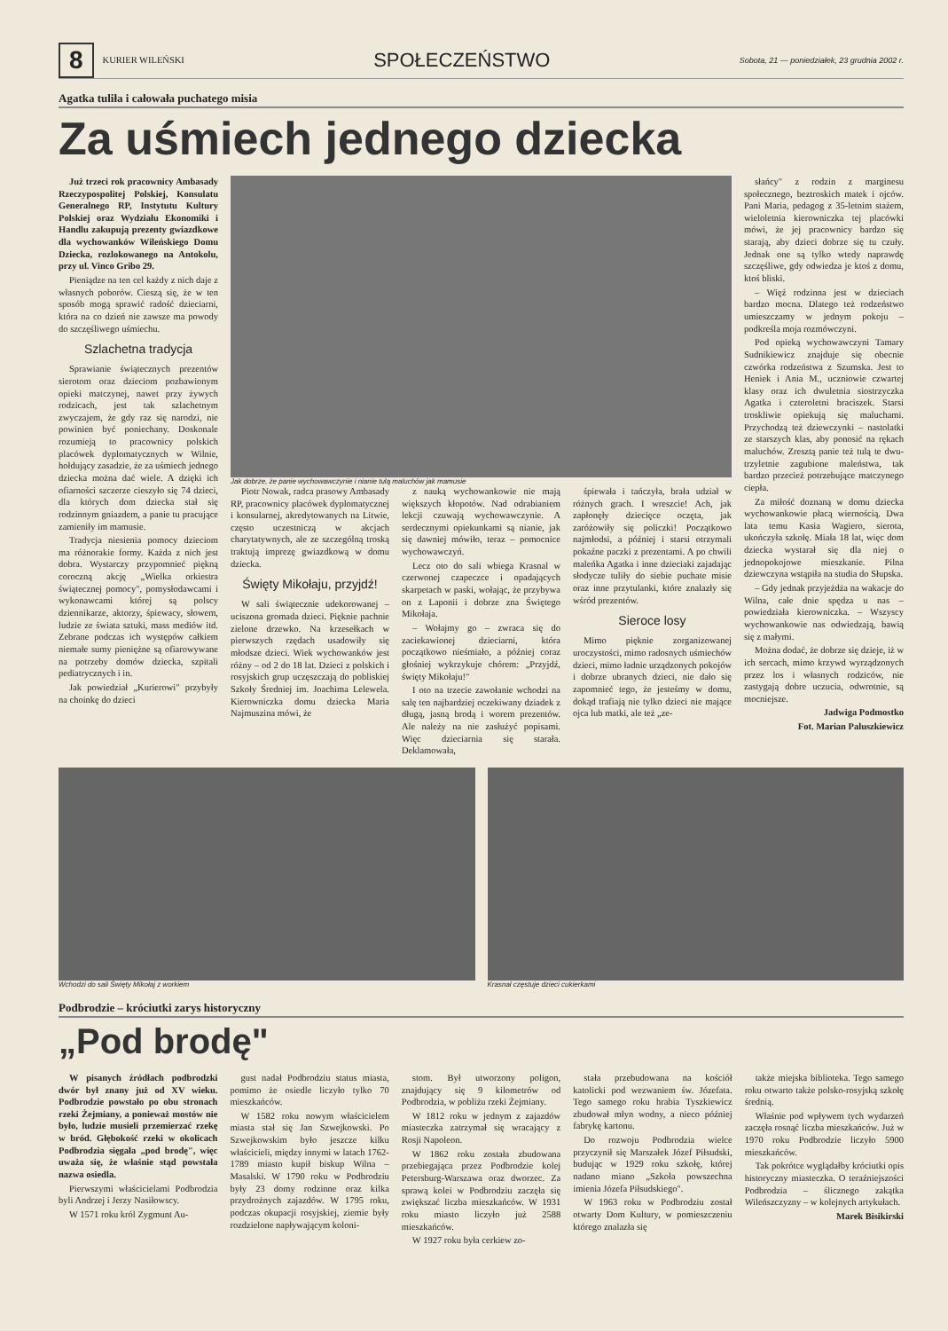8 KURIER WILEŃSKI SPOŁECZEŃSTWO Sobota, 21 — poniedziałek, 23 grudnia 2002 r.
Agatka tuliła i całowała puchatego misia
Za uśmiech jednego dziecka
Już trzeci rok pracownicy Ambasady Rzeczypospolitej Polskiej, Konsulatu Generalnego RP, Instytutu Kultury Polskiej oraz Wydziału Ekonomiki i Handlu zakupują prezenty gwiazdkowe dla wychowanków Wileńskiego Domu Dziecka, rozlokowanego na Antokolu, przy ul. Vinco Gribo 29.
Pieniądze na ten cel każdy z nich daje z własnych poborów. Cieszą się, że w ten sposób mogą sprawić radość dzieciarni, która na co dzień nie zawsze ma powody do szczęśliwego uśmiechu.
Szlachetna tradycja
Sprawianie świątecznych prezentów sierotom oraz dzieciom pozbawionym opieki matczynej, nawet przy żywych rodzicach, jest tak szlachetnym zwyczajem, że gdy raz się narodzi, nie powinien być poniechany. Doskonale rozumieją to pracownicy polskich placówek dyplomatycznych w Wilnie, hołdujący zasadzie, że za uśmiech jednego dziecka można dać wiele. A dzięki ich ofiarności szczerze cieszyło się 74 dzieci, dla których dom dziecka stał się rodzinnym gniazdem, a panie tu pracujące zamieniły im mamusie.
Tradycja niesienia pomocy dzieciom ma różnorakie formy. Każda z nich jest dobra. Wystarczy przypomnieć piękną coroczną akcję „Wielka orkiestra świątecznej pomocy", pomysłodawcami i wykonawcami której są polscy dziennikarze, aktorzy, śpiewacy, słowem, ludzie ze świata sztuki, mass mediów itd. Zebrane podczas ich występów całkiem niemałe sumy pieniężne są ofiarowywane na potrzeby domów dziecka, szpitali pediatrycznych i in.
Jak powiedział „Kurierowi" przybyły na choinkę do dzieci
Jak dobrze, że panie wychowawczynie i nianie tulą maluchów jak mamusie
Piotr Nowak, radca prasowy Ambasady RP, pracownicy placówek dyplomatycznej i konsularnej, akredytowanych na Litwie, często uczestniczą w akcjach charytatywnych, ale ze szczególną troską traktują imprezę gwiazdkową w domu dziecka.
Święty Mikołaju, przyjdź!
W sali świątecznie udekorowanej – uciszona gromada dzieci. Pięknie pachnie zielone drzewko. Na krzesełkach w pierwszych rzędach usadowiły się młodsze dzieci. Wiek wychowanków jest różny – od 2 do 18 lat. Dzieci z polskich i rosyjskich grup uczęszczają do pobliskiej Szkoły Średniej im. Joachima Lelewela. Kierowniczka domu dziecka Maria Najmuszina mówi, że
z nauką wychowankowie nie mają większych kłopotów. Nad odrabianiem lekcji czuwają wychowawczynie. A serdecznymi opiekunkami są nianie, jak się dawniej mówiło, teraz – pomocnice wychowawczyń.
Lecz oto do sali wbiega Krasnal w czerwonej czapeczce i opadających skarpetach w paski, wołając, że przybywa on z Laponii i dobrze zna Świętego Mikołaja.
– Wołajmy go – zwraca się do zaciekawionej dzieciarni, która początkowo nieśmiało, a później coraz głośniej wykrzykuje chórem: „Przyjdź, święty Mikołaju!"
I oto na trzecie zawołanie wchodzi na salę ten najbardziej oczekiwany dziadek z długą, jasną brodą i worem prezentów. Ale należy na nie zasłużyć popisami. Więc dzieciarnia się starała. Deklamowała,
śpiewała i tańczyła, brała udział w różnych grach. I wreszcie! Ach, jak zapłonęły dziecięce oczęta, jak zaróżowiły się policzki! Początkowo najmłodsi, a później i starsi otrzymali pokaźne paczki z prezentami. A po chwili maleńka Agatka i inne dzieciaki zajadając słodycze tuliły do siebie puchate misie oraz inne przytulanki, które znalazły się wśród prezentów.
Sieroce losy
Mimo pięknie zorganizowanej uroczystości, mimo radosnych uśmiechów dzieci, mimo ładnie urządzonych pokojów i dobrze ubranych dzieci, nie dało się zapomnieć tego, że jesteśmy w domu, dokąd trafiają nie tylko dzieci nie mające ojca lub matki, ale też „ze-
słańcy" z rodzin z marginesu społecznego, beztroskich matek i ojców. Pani Maria, pedagog z 35-letnim stażem, wieloletnia kierowniczka tej placówki mówi, że jej pracownicy bardzo się starają, aby dzieci dobrze się tu czuły. Jednak one są tylko wtedy naprawdę szczęśliwe, gdy odwiedza je ktoś z domu, ktoś bliski.
– Więź rodzinna jest w dzieciach bardzo mocna. Dlatego też rodzeństwo umieszczamy w jednym pokoju – podkreśla moja rozmówczyni.
Pod opieką wychowawczyni Tamary Sudnikiewicz znajduje się obecnie czwórka rodzeństwa z Szumska. Jest to Heniek i Ania M., uczniowie czwartej klasy oraz ich dwuletnia siostrzyczka Agatka i czteroletni braciszek. Starsi troskliwie opiekują się maluchami. Przychodzą też dziewczynki – nastolatki ze starszych klas, aby ponosić na rękach maluchów. Zresztą panie też tulą te dwu-trzyletnie zagubione maleństwa, tak bardzo przecież potrzebujące matczynego ciepła.
Za miłość doznaną w domu dziecka wychowankowie płacą wiernością. Dwa lata temu Kasia Wagiero, sierota, ukończyła szkołę. Miała 18 lat, więc dom dziecka wystarał się dla niej o jednopokojowe mieszkanie. Pilna dziewczyna wstąpiła na studia do Słupska.
– Gdy jednak przyjeżdża na wakacje do Wilna, całe dnie spędza u nas – powiedziała kierowniczka. – Wszyscy wychowankowie nas odwiedzają, bawią się z małymi.
Można dodać, że dobrze się dzieje, iż w ich sercach, mimo krzywd wyrządzonych przez los i własnych rodziców, nie zastygają dobre uczucia, odwrotnie, są mocniejsze.
Jadwiga Podmostko
Fot. Marian Paluszkiewicz
Wchodzi do sali Święty Mikołaj z workiem
Krasnal częstuje dzieci cukierkami
Podbrodzie – króciutki zarys historyczny
„Pod brodę"
W pisanych źródłach podbrodzki dwór był znany już od XV wieku. Podbrodzie powstało po obu stronach rzeki Żejmiany, a ponieważ mostów nie było, ludzie musieli przemierzać rzekę w bród. Głębokość rzeki w okolicach Podbrodzia sięgała „pod brodę", więc uważa się, że właśnie stąd powstała nazwa osiedla.
Pierwszymi właścicielami Podbrodzia byli Andrzej i Jerzy Nasiłowscy.
W 1571 roku król Zygmunt Au-
gust nadał Podbrodziu status miasta, pomimo że osiedle liczyło tylko 70 mieszkańców.
W 1582 roku nowym właścicielem miasta stał się Jan Szwejkowski. Po Szwejkowskim było jeszcze kilku właścicieli, między innymi w latach 1762-1789 miasto kupił biskup Wilna – Masalski. W 1790 roku w Podbrodziu były 23 domy rodzinne oraz kilka przydrożnych zajazdów. W 1795 roku, podczas okupacji rosyjskiej, ziemie były rozdzielone napływającym koloni-
stom. Był utworzony poligon, znajdujący się 9 kilometrów od Podbrodzia, w pobliżu rzeki Żejmiany.
W 1812 roku w jednym z zajazdów miasteczka zatrzymał się wracający z Rosji Napoleon.
W 1862 roku została zbudowana przebiegająca przez Podbrodzie kolej Petersburg-Warszawa oraz dworzec. Za sprawą kolei w Podbrodziu zaczęła się zwiększać liczba mieszkańców. W 1931 roku miasto liczyło już 2588 mieszkańców.
W 1927 roku była cerkiew zo-
stała przebudowana na kościół katolicki pod wezwaniem św. Józefata. Tego samego roku hrabia Tyszkiewicz zbudował młyn wodny, a nieco później fabrykę kartonu.
Do rozwoju Podbrodzia wielce przyczynił się Marszałek Józef Piłsudski, budując w 1929 roku szkołę, której nadano miano „Szkoła powszechna imienia Józefa Piłsudskiego".
W 1963 roku w Podbrodziu został otwarty Dom Kultury, w pomieszczeniu którego znalazła się
także miejska biblioteka. Tego samego roku otwarto także polsko-rosyjską szkołę średnią.
Właśnie pod wpływem tych wydarzeń zaczęła rosnąć liczba mieszkańców. Już w 1970 roku Podbrodzie liczyło 5900 mieszkańców.
Tak pokrótce wyglądałby króciutki opis historyczny miasteczka. O teraźniejszości Podbrodzia – ślicznego zakątka Wileńszczyzny – w kolejnych artykułach.
Marek Bisikirski